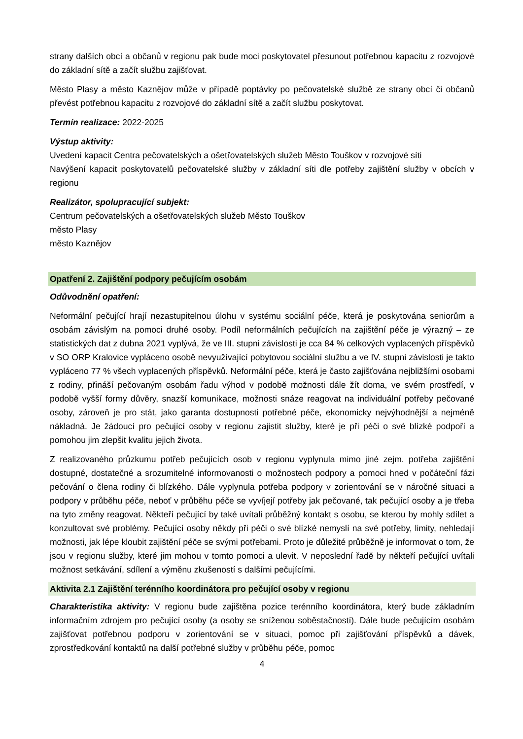strany dalších obcí a občanů v regionu pak bude moci poskytovatel přesunout potřebnou kapacitu z rozvojové do základní sítě a začít službu zajišťovat.
Město Plasy a město Kaznějov může v případě poptávky po pečovatelské službě ze strany obcí či občanů převést potřebnou kapacitu z rozvojové do základní sítě a začít službu poskytovat.
Termín realizace: 2022-2025
Výstup aktivity:
Uvedení kapacit Centra pečovatelských a ošetřovatelských služeb Město Touškov v rozvojové síti
Navýšení kapacit poskytovatelů pečovatelské služby v základní síti dle potřeby zajištění služby v obcích v regionu
Realizátor, spolupracující subjekt:
Centrum pečovatelských a ošetřovatelských služeb Město Touškov
město Plasy
město Kaznějov
Opatření 2. Zajištění podpory pečujícím osobám
Odůvodnění opatření:
Neformální pečující hrají nezastupitelnou úlohu v systému sociální péče, která je poskytována seniorům a osobám závislým na pomoci druhé osoby. Podíl neformálních pečujících na zajištění péče je výrazný – ze statistických dat z dubna 2021 vyplývá, že ve III. stupni závislosti je cca 84 % celkových vyplacených příspěvků v SO ORP Kralovice vypláceno osobě nevyužívající pobytovou sociální službu a ve IV. stupni závislosti je takto vypláceno 77 % všech vyplacených příspěvků. Neformální péče, která je často zajišťována nejbližšími osobami z rodiny, přináší pečovaným osobám řadu výhod v podobě možnosti dále žít doma, ve svém prostředí, v podobě vyšší formy důvěry, snazší komunikace, možnosti snáze reagovat na individuální potřeby pečované osoby, zároveň je pro stát, jako garanta dostupnosti potřebné péče, ekonomicky nejvýhodnější a nejméně nákladná. Je žádoucí pro pečující osoby v regionu zajistit služby, které je při péči o své blízké podpoří a pomohou jim zlepšit kvalitu jejich života.
Z realizovaného průzkumu potřeb pečujících osob v regionu vyplynula mimo jiné zejm. potřeba zajištění dostupné, dostatečné a srozumitelné informovanosti o možnostech podpory a pomoci hned v počáteční fázi pečování o člena rodiny či blízkého. Dále vyplynula potřeba podpory v zorientování se v náročné situaci a podpory v průběhu péče, neboť v průběhu péče se vyvíjejí potřeby jak pečované, tak pečující osoby a je třeba na tyto změny reagovat. Někteří pečující by také uvítali průběžný kontakt s osobu, se kterou by mohly sdílet a konzultovat své problémy. Pečující osoby někdy při péči o své blízké nemyslí na své potřeby, limity, nehledají možnosti, jak lépe kloubit zajištění péče se svými potřebami. Proto je důležité průběžně je informovat o tom, že jsou v regionu služby, které jim mohou v tomto pomoci a ulevit. V neposlední řadě by někteří pečující uvítali možnost setkávání, sdílení a výměnu zkušeností s dalšími pečujícími.
Aktivita 2.1 Zajištění terénního koordinátora pro pečující osoby v regionu
Charakteristika aktivity: V regionu bude zajištěna pozice terénního koordinátora, který bude základním informačním zdrojem pro pečující osoby (a osoby se sníženou soběstačností). Dále bude pečujícím osobám zajišťovat potřebnou podporu v zorientování se v situaci, pomoc při zajišťování příspěvků a dávek, zprostředkování kontaktů na další potřebné služby v průběhu péče, pomoc
4